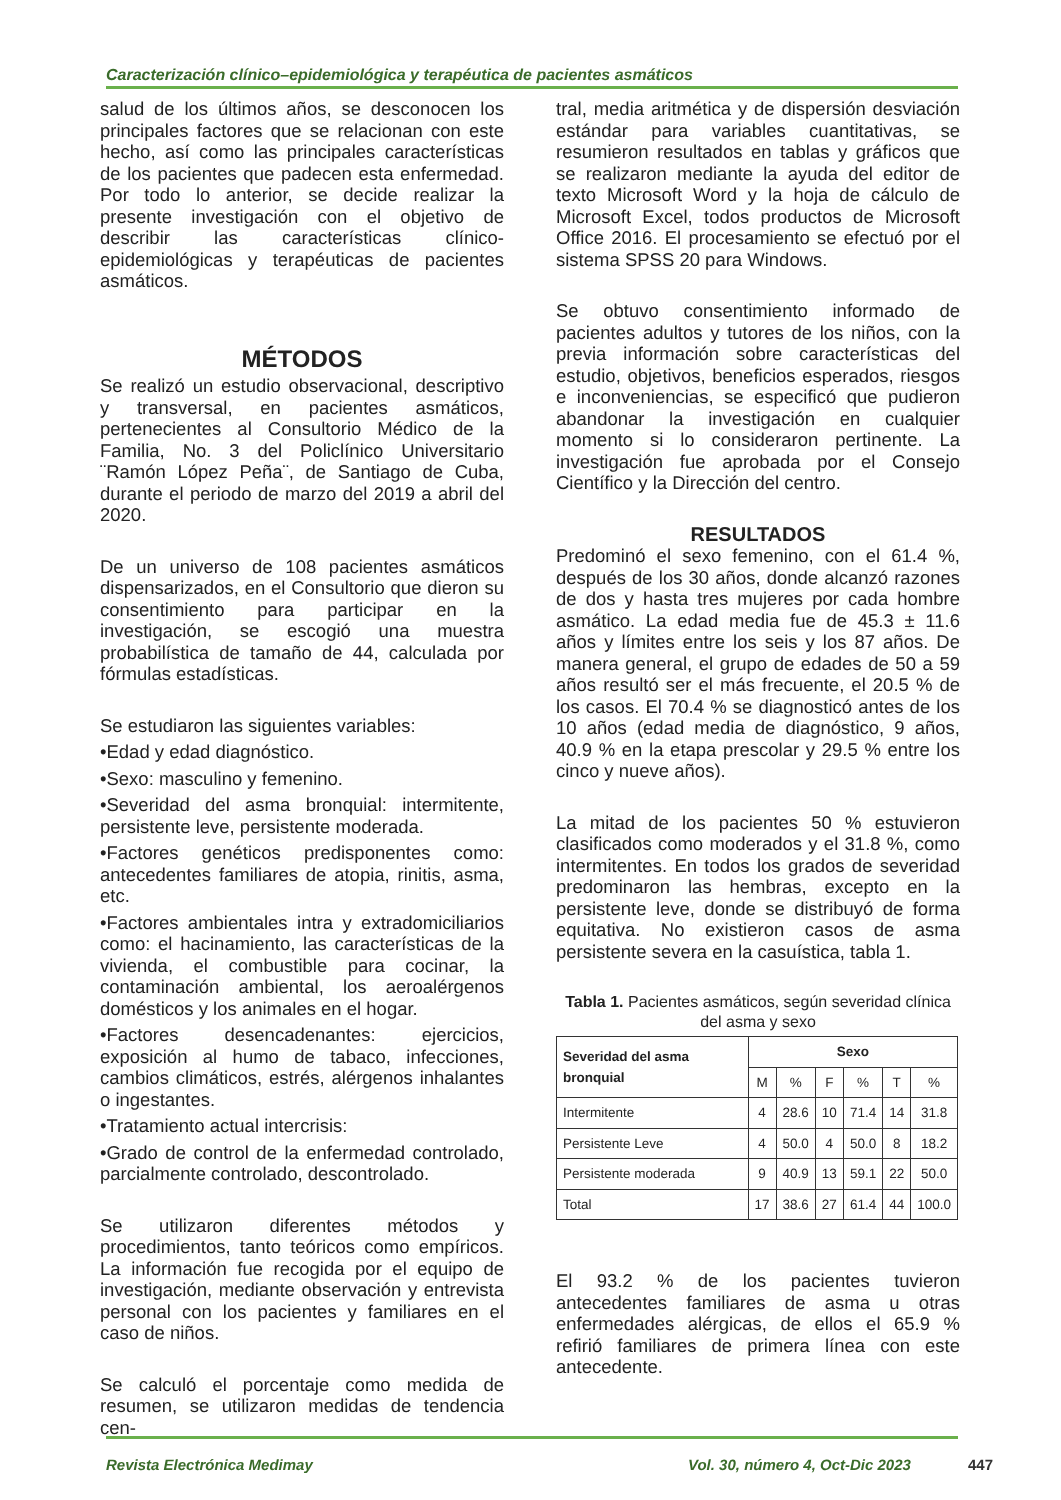Caracterización clínico–epidemiológica y terapéutica de pacientes asmáticos
salud de los últimos años, se desconocen los principales factores que se relacionan con este hecho, así como las principales características de los pacientes que padecen esta enfermedad. Por todo lo anterior, se decide realizar la presente investigación con el objetivo de describir las características clínico-epidemiológicas y terapéuticas de pacientes asmáticos.
MÉTODOS
Se realizó un estudio observacional, descriptivo y transversal, en pacientes asmáticos, pertenecientes al Consultorio Médico de la Familia, No. 3 del Policlínico Universitario ¨Ramón López Peña¨, de Santiago de Cuba, durante el periodo de marzo del 2019 a abril del 2020.
De un universo de 108 pacientes asmáticos dispensarizados, en el Consultorio que dieron su consentimiento para participar en la investigación, se escogió una muestra probabilística de tamaño de 44, calculada por fórmulas estadísticas.
Se estudiaron las siguientes variables:
•Edad y edad diagnóstico.
•Sexo: masculino y femenino.
•Severidad del asma bronquial: intermitente, persistente leve, persistente moderada.
•Factores genéticos predisponentes como: antecedentes familiares de atopia, rinitis, asma, etc.
•Factores ambientales intra y extradomiciliarios como: el hacinamiento, las características de la vivienda, el combustible para cocinar, la contaminación ambiental, los aeroalérgenos domésticos y los animales en el hogar.
•Factores desencadenantes: ejercicios, exposición al humo de tabaco, infecciones, cambios climáticos, estrés, alérgenos inhalantes o ingestantes.
•Tratamiento actual intercrisis:
•Grado de control de la enfermedad controlado, parcialmente controlado, descontrolado.
Se utilizaron diferentes métodos y procedimientos, tanto teóricos como empíricos. La información fue recogida por el equipo de investigación, mediante observación y entrevista personal con los pacientes y familiares en el caso de niños.
Se calculó el porcentaje como medida de resumen, se utilizaron medidas de tendencia cen-
tral, media aritmética y de dispersión desviación estándar para variables cuantitativas, se resumieron resultados en tablas y gráficos que se realizaron mediante la ayuda del editor de texto Microsoft Word y la hoja de cálculo de Microsoft Excel, todos productos de Microsoft Office 2016. El procesamiento se efectuó por el sistema SPSS 20 para Windows.
Se obtuvo consentimiento informado de pacientes adultos y tutores de los niños, con la previa información sobre características del estudio, objetivos, beneficios esperados, riesgos e inconveniencias, se especificó que pudieron abandonar la investigación en cualquier momento si lo consideraron pertinente. La investigación fue aprobada por el Consejo Científico y la Dirección del centro.
RESULTADOS
Predominó el sexo femenino, con el 61.4 %, después de los 30 años, donde alcanzó razones de dos y hasta tres mujeres por cada hombre asmático. La edad media fue de 45.3 ± 11.6 años y límites entre los seis y los 87 años. De manera general, el grupo de edades de 50 a 59 años resultó ser el más frecuente, el 20.5 % de los casos. El 70.4 % se diagnosticó antes de los 10 años (edad media de diagnóstico, 9 años, 40.9 % en la etapa prescolar y 29.5 % entre los cinco y nueve años).
La mitad de los pacientes 50 % estuvieron clasificados como moderados y el 31.8 %, como intermitentes. En todos los grados de severidad predominaron las hembras, excepto en la persistente leve, donde se distribuyó de forma equitativa. No existieron casos de asma persistente severa en la casuística, tabla 1.
Tabla 1. Pacientes asmáticos, según severidad clínica del asma y sexo
| Severidad del asma bronquial | Sexo | | | | | |
| --- | --- | --- | --- | --- | --- | --- |
| | M | % | F | % | T | % |
| Intermitente | 4 | 28.6 | 10 | 71.4 | 14 | 31.8 |
| Persistente Leve | 4 | 50.0 | 4 | 50.0 | 8 | 18.2 |
| Persistente moderada | 9 | 40.9 | 13 | 59.1 | 22 | 50.0 |
| Total | 17 | 38.6 | 27 | 61.4 | 44 | 100.0 |
El 93.2 % de los pacientes tuvieron antecedentes familiares de asma u otras enfermedades alérgicas, de ellos el 65.9 % refirió familiares de primera línea con este antecedente.
Revista Electrónica Medimay
Vol. 30, número 4, Oct-Dic 2023
447